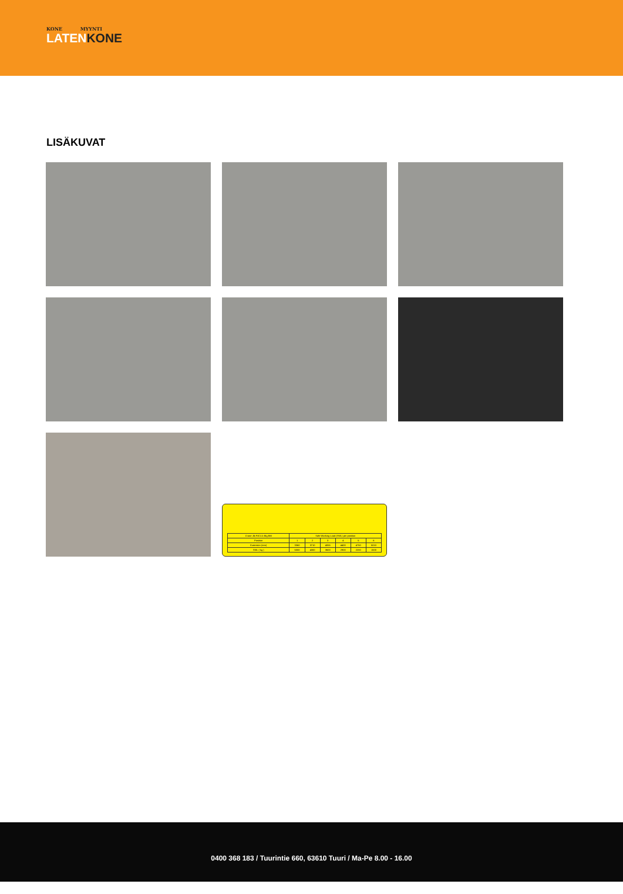KONE MYYNTI
LATENKONE
LISÄKUVAT
| Crane Jib FJCL5–Big BM | Safe Working Load (SWL) per position | | | | | |
| --- | --- | --- | --- | --- | --- | --- |
| Position | 1 | 2 | 3 | 4 | 5 | 6 |
| Extension (mm) | 3360 | 3710 | 4055 | 4400 | 4750 | 5010 |
| SWL ( kg ) | 5000 | 4300 | 3600 | 2900 | 2200 | 1500 |
0400 368 183 / Tuurintie 660, 63610 Tuuri / Ma-Pe 8.00 - 16.00